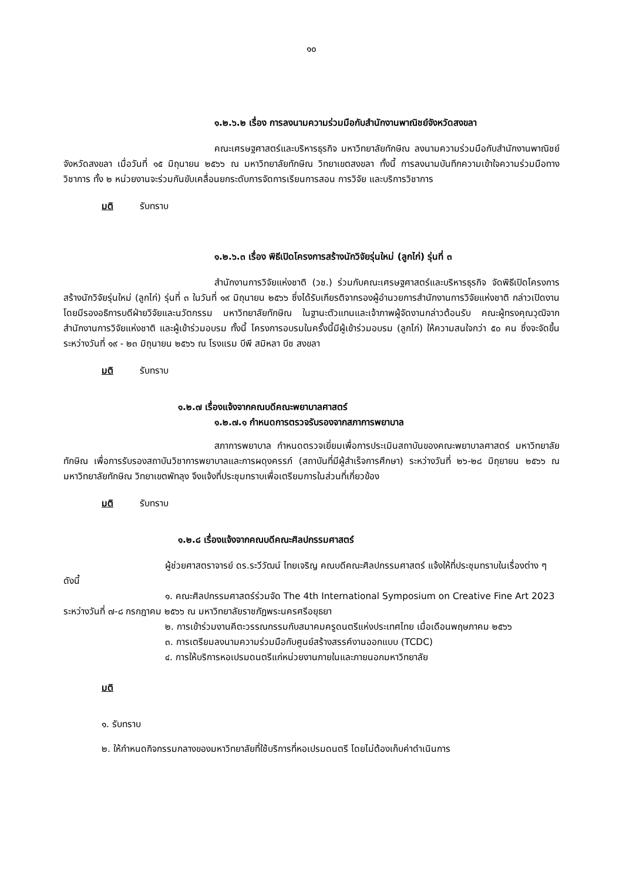๑๐
๑.๒.๖.๒ เรื่อง การลงนามความร่วมมือกับสำนักงานพาณิชย์จังหวัดสงขลา
คณะเศรษฐศาสตร์และบริหารธุรกิจ มหาวิทยาลัยทักษิณ ลงนามความร่วมมือกับสำนักงานพาณิชย์จังหวัดสงขลา เมื่อวันที่ ๑๕ มิถุนายน ๒๕๖๖ ณ มหาวิทยาลัยทักษิณ วิทยาเขตสงขลา ทั้งนี้ การลงนามบันทึกความเข้าใจความร่วมมือทางวิชาการ ทั้ง ๒ หน่วยงานจะร่วมกันขับเคลื่อนยกระดับการจัดการเรียนการสอน การวิจัย และบริการวิชาการ
มติ รับทราบ
๑.๒.๖.๓ เรื่อง พิธีเปิดโครงการสร้างนักวิจัยรุ่นใหม่ (ลูกไก่) รุ่นที่ ๓
สำนักงานการวิจัยแห่งชาติ (วช.) ร่วมกับคณะเศรษฐศาสตร์และบริหารธุรกิจ จัดพิธีเปิดโครงการสร้างนักวิจัยรุ่นใหม่ (ลูกไก่) รุ่นที่ ๓ ในวันที่ ๑๙ มิถุนายน ๒๕๖๖ ซึ่งได้รับเกียรติจากรองผู้อำนวยการสำนักงานการวิจัยแห่งชาติ กล่าวเปิดงาน โดยมีรองอธิการบดีฝ่ายวิจัยและนวัตกรรม มหาวิทยาลัยทักษิณ ในฐานะตัวแทนและเจ้าภาพผู้จัดงานกล่าวต้อนรับ คณะผู้ทรงคุณวุฒิจากสำนักงานการวิจัยแห่งชาติ และผู้เข้าร่วมอบรม ทั้งนี้ โครงการอบรมในครั้งนี้มีผู้เข้าร่วมอบรม (ลูกไก่) ให้ความสนใจกว่า ๕๐ คน ซึ่งจะจัดขึ้นระหว่างวันที่ ๑๙ - ๒๓ มิถุนายน ๒๕๖๖ ณ โรงแรม บีพี สมิหลา บีช สงขลา
มติ รับทราบ
๑.๒.๗ เรื่องแจ้งจากคณบดีคณะพยาบาลศาสตร์
๑.๒.๗.๑ กำหนดการตรวจรับรองจากสภาการพยาบาล
สภาการพยาบาล กำหนดตรวจเยี่ยมเพื่อการประเมินสถาบันของคณะพยาบาลศาสตร์ มหาวิทยาลัยทักษิณ เพื่อการรับรองสถาบันวิชาการพยาบาลและการผดุงครรภ์ (สถาบันที่มีผู้สำเร็จการศึกษา) ระหว่างวันที่ ๒๖-๒๘ มิถุยายน ๒๕๖๖ ณ มหาวิทยาลัยทักษิณ วิทยาเขตพัทลุง จึงแจ้งที่ประชุมทราบเพื่อเตรียมการในส่วนที่เกี่ยวข้อง
มติ รับทราบ
๑.๒.๘ เรื่องแจ้งจากคณบดีคณะศิลปกรรมศาสตร์
ผู้ช่วยศาสตราจารย์ ดร.ระวีวัฒน์ ไทยเจริญ คณบดีคณะศิลปกรรมศาสตร์ แจ้งให้ที่ประชุมทราบในเรื่องต่าง ๆ ดังนี้
๑. คณะศิลปกรรมศาสตร์ร่วมจัด The 4th International Symposium on Creative Fine Art 2023 ระหว่างวันที่ ๗-๘ กรกฎาคม ๒๕๖๖ ณ มหาวิทยาลัยราชภัฏพระนครศรีอยุธยา
๒. การเข้าร่วมงานคีตะวรรณกรรมกับสมาคมครูดนตรีแห่งประเทศไทย เมื่อเดือนพฤษภาคม ๒๕๖๖
๓. การเตรียมลงนามความร่วมมือกับศูนย์สร้างสรรค์งานออกแบบ (TCDC)
๔. การให้บริการหอเปรมดนตรีแก่หน่วยงานภายในและภายนอกมหาวิทยาลัย
มติ
๑. รับทราบ
๒. ให้กำหนดกิจกรรมกลางของมหาวิทยาลัยที่ใช้บริการที่หอเปรมดนตรี โดยไม่ต้องเก็บค่าดำเนินการ